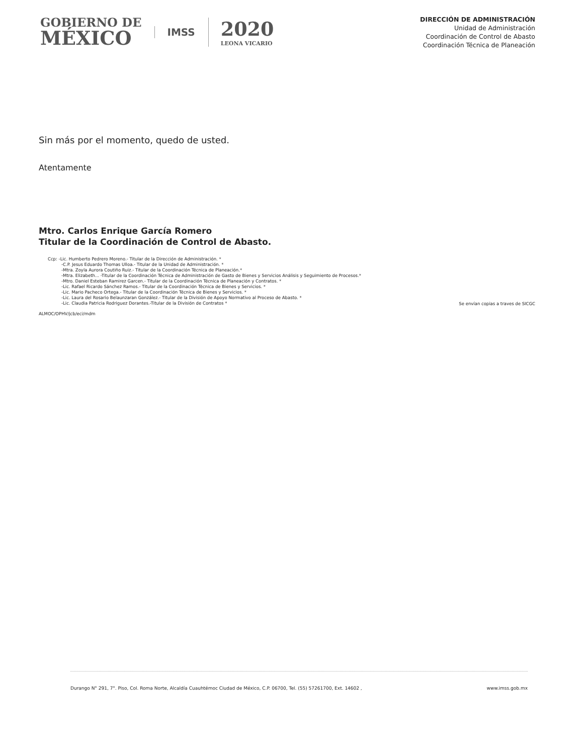GOBIERNO DE
MÉXICO
IMSS
2020
LEONA VICARIO
DIRECCIÓN DE ADMINISTRACIÓN
Unidad de Administración
Coordinación de Control de Abasto
Coordinación Técnica de Planeación
Sin más por el momento, quedo de usted.
Atentamente
Mtro. Carlos Enrique García Romero
Titular de la Coordinación de Control de Abasto.
Ccp: -Lic. Humberto Pedrero Moreno.- Titular de la Dirección de Administración. *
-C.P. Jesus Eduardo Thomas Ulloa.- Titular de la Unidad de Administración. *
-Mtra. Zoyla Aurora Coutiño Ruiz.- Titular de la Coordinación Técnica de Planeación.*
-Mtra. Elizabeth... -Titular de la Coordinación Técnica de Administración de Gasto de Bienes y Servicios Análisis y Seguimiento de Procesos.*
-Mtro. Daniel Esteban Ramirez Garcen.- Titular de la Coordinación Técnica de Planeación y Contratos. *
-Lic. Rafael Ricardo Sánchez Ramos.- Titular de la Coordinación Técnica de Bienes y Servicios. *
-Lic. Mario Pacheco Ortega.- Titular de la Coordinación Técnica de Bienes y Servicios. *
-Lic. Laura del Rosario Belaunzaran González.- Titular de la División de Apoyo Normativo al Proceso de Abasto. *
-Lic. Claudia Patricia Rodriguez Dorantes.-Titular de la División de Contratos *
Se envían copias a traves de SICGC
ALMOC/OPHV/jcb/eci/mdm
Durango N° 291, 7°. Piso, Col. Roma Norte, Alcaldía Cuauhtémoc Ciudad de México, C.P. 06700, Tel. (55) 57261700, Ext. 14602 , www.imss.gob.mx